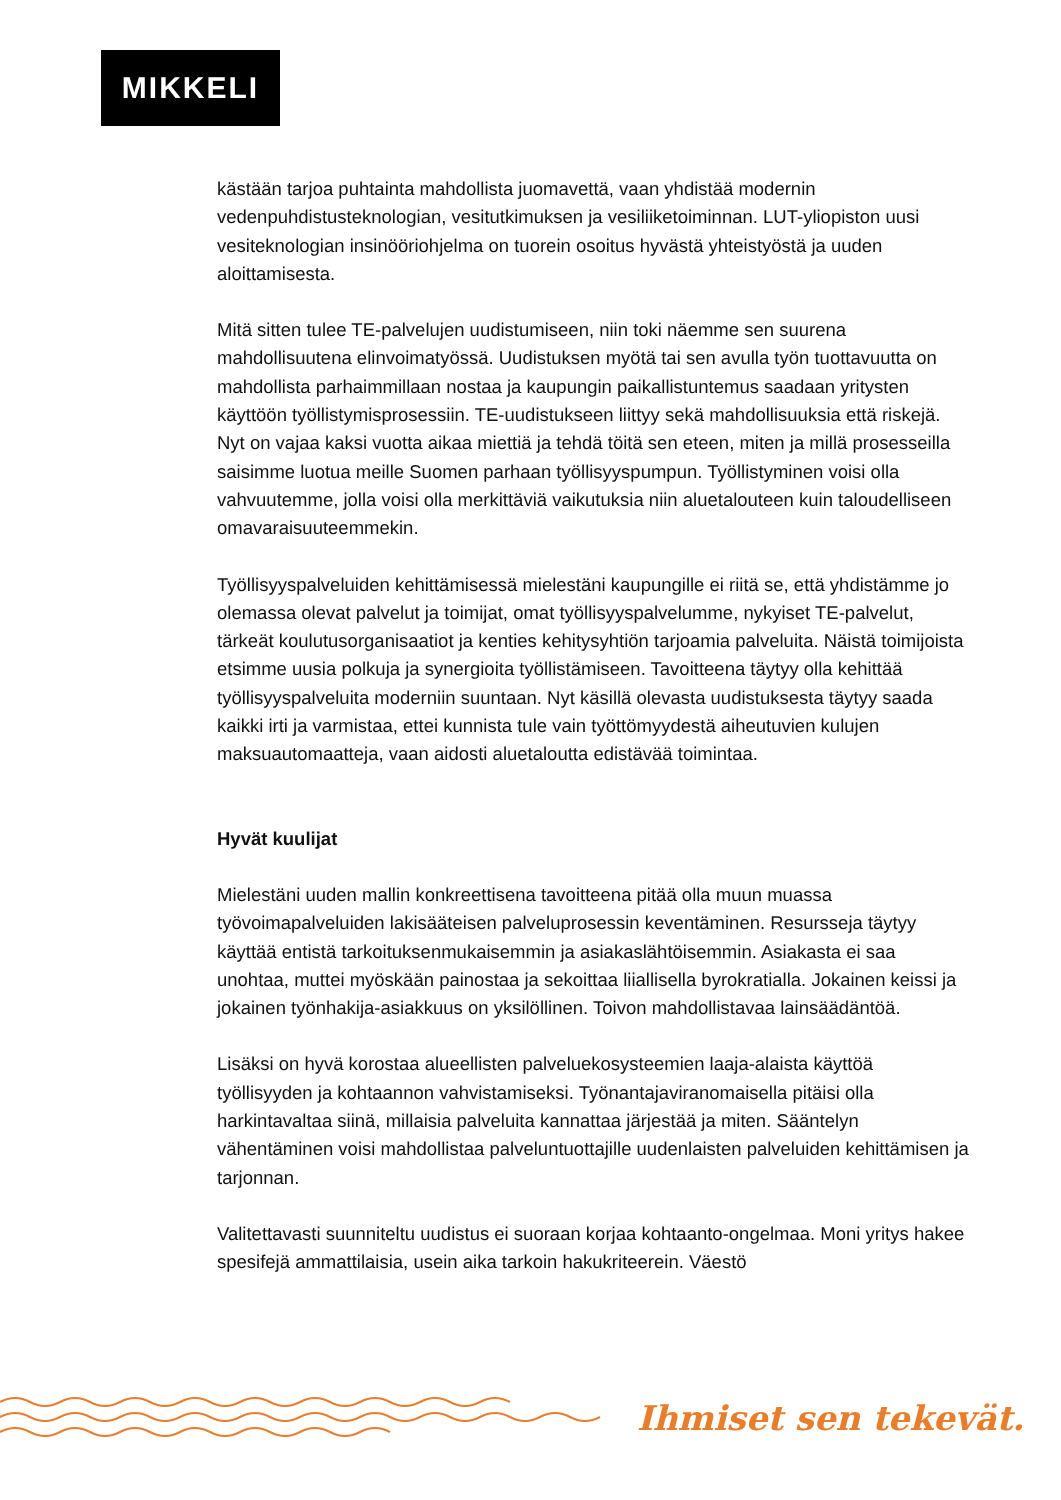MIKKELI
kästään tarjoa puhtainta mahdollista juomavettä, vaan yhdistää modernin vedenpuhdistusteknologian, vesitutkimuksen ja vesiliiketoiminnan. LUT-yliopiston uusi vesiteknologian insinööriohjelma on tuorein osoitus hyvästä yhteistyöstä ja uuden aloittamisesta.
Mitä sitten tulee TE-palvelujen uudistumiseen, niin toki näemme sen suurena mahdollisuutena elinvoimatyössä. Uudistuksen myötä tai sen avulla työn tuottavuutta on mahdollista parhaimmillaan nostaa ja kaupungin paikallistuntemus saadaan yritysten käyttöön työllistymisprosessiin. TE-uudistukseen liittyy sekä mahdollisuuksia että riskejä. Nyt on vajaa kaksi vuotta aikaa miettiä ja tehdä töitä sen eteen, miten ja millä prosesseilla saisimme luotua meille Suomen parhaan työllisyyspumpun. Työllistyminen voisi olla vahvuutemme, jolla voisi olla merkittäviä vaikutuksia niin aluetalouteen kuin taloudelliseen omavaraisuuteemmekin.
Työllisyyspalveluiden kehittämisessä mielestäni kaupungille ei riitä se, että yhdistämme jo olemassa olevat palvelut ja toimijat, omat työllisyyspalvelumme, nykyiset TE-palvelut, tärkeät koulutusorganisaatiot ja kenties kehitysyhtiön tarjoamia palveluita. Näistä toimijoista etsimme uusia polkuja ja synergioita työllistämiseen. Tavoitteena täytyy olla kehittää työllisyyspalveluita moderniin suuntaan. Nyt käsillä olevasta uudistuksesta täytyy saada kaikki irti ja varmistaa, ettei kunnista tule vain työttömyydestä aiheutuvien kulujen maksuautomaatteja, vaan aidosti aluetaloutta edistävää toimintaa.
Hyvät kuulijat
Mielestäni uuden mallin konkreettisena tavoitteena pitää olla muun muassa työvoimapalveluiden lakisääteisen palveluprosessin keventäminen. Resursseja täytyy käyttää entistä tarkoituksenmukaisemmin ja asiakaslähtöisemmin. Asiakasta ei saa unohtaa, muttei myöskään painostaa ja sekoittaa liiallisella byrokratialla. Jokainen keissi ja jokainen työnhakija-asiakkuus on yksilöllinen. Toivon mahdollistavaa lainsäädäntöä.
Lisäksi on hyvä korostaa alueellisten palveluekosysteemien laaja-alaista käyttöä työllisyyden ja kohtaannon vahvistamiseksi. Työnantajaviranomaisella pitäisi olla harkintavaltaa siinä, millaisia palveluita kannattaa järjestää ja miten. Sääntelyn vähentäminen voisi mahdollistaa palveluntuottajille uudenlaisten palveluiden kehittämisen ja tarjonnan.
Valitettavasti suunniteltu uudistus ei suoraan korjaa kohtaanto-ongelmaa. Moni yritys hakee spesifejä ammattilaisia, usein aika tarkoin hakukriteerein. Väestö
Ihmiset sen tekevät.